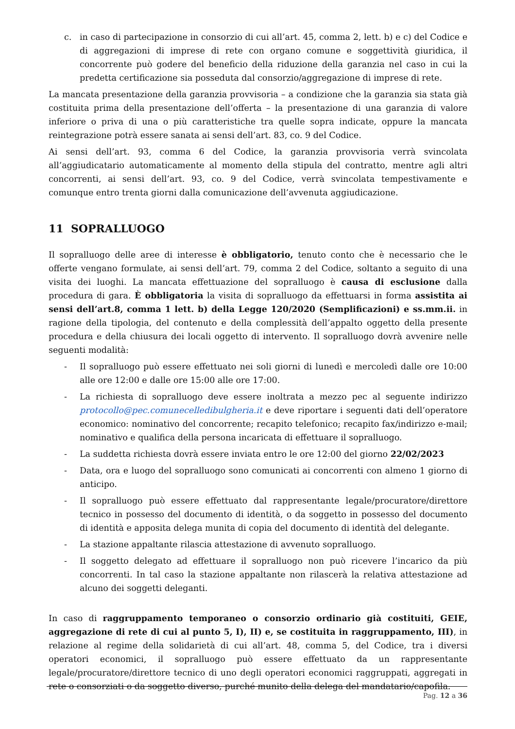c. in caso di partecipazione in consorzio di cui all’art. 45, comma 2, lett. b) e c) del Codice e di aggregazioni di imprese di rete con organo comune e soggettività giuridica, il concorrente può godere del beneficio della riduzione della garanzia nel caso in cui la predetta certificazione sia posseduta dal consorzio/aggregazione di imprese di rete.
La mancata presentazione della garanzia provvisoria – a condizione che la garanzia sia stata già costituita prima della presentazione dell’offerta – la presentazione di una garanzia di valore inferiore o priva di una o più caratteristiche tra quelle sopra indicate, oppure la mancata reintegrazione potrà essere sanata ai sensi dell’art. 83, co. 9 del Codice.
Ai sensi dell’art. 93, comma 6 del Codice, la garanzia provvisoria verrà svincolata all’aggiudicatario automaticamente al momento della stipula del contratto, mentre agli altri concorrenti, ai sensi dell’art. 93, co. 9 del Codice, verrà svincolata tempestivamente e comunque entro trenta giorni dalla comunicazione dell’avvenuta aggiudicazione.
11 SOPRALLUOGO
Il sopralluogo delle aree di interesse è obbligatorio, tenuto conto che è necessario che le offerte vengano formulate, ai sensi dell’art. 79, comma 2 del Codice, soltanto a seguito di una visita dei luoghi. La mancata effettuazione del sopralluogo è causa di esclusione dalla procedura di gara. È obbligatoria la visita di sopralluogo da effettuarsi in forma assistita ai sensi dell’art.8, comma 1 lett. b) della Legge 120/2020 (Semplificazioni) e ss.mm.ii. in ragione della tipologia, del contenuto e della complessità dell’appalto oggetto della presente procedura e della chiusura dei locali oggetto di intervento. Il sopralluogo dovrà avvenire nelle seguenti modalità:
- Il sopralluogo può essere effettuato nei soli giorni di lunedì e mercoledì dalle ore 10:00 alle ore 12:00 e dalle ore 15:00 alle ore 17:00.
- La richiesta di sopralluogo deve essere inoltrata a mezzo pec al seguente indirizzo protocollo@pec.comunecelledibulgheria.it e deve riportare i seguenti dati dell’operatore economico: nominativo del concorrente; recapito telefonico; recapito fax/indirizzo e-mail; nominativo e qualifica della persona incaricata di effettuare il sopralluogo.
- La suddetta richiesta dovrà essere inviata entro le ore 12:00 del giorno 22/02/2023
- Data, ora e luogo del sopralluogo sono comunicati ai concorrenti con almeno 1 giorno di anticipo.
- Il sopralluogo può essere effettuato dal rappresentante legale/procuratore/direttore tecnico in possesso del documento di identità, o da soggetto in possesso del documento di identità e apposita delega munita di copia del documento di identità del delegante.
- La stazione appaltante rilascia attestazione di avvenuto sopralluogo.
- Il soggetto delegato ad effettuare il sopralluogo non può ricevere l’incarico da più concorrenti. In tal caso la stazione appaltante non rilascerà la relativa attestazione ad alcuno dei soggetti deleganti.
In caso di raggruppamento temporaneo o consorzio ordinario già costituiti, GEIE, aggregazione di rete di cui al punto 5, I), II) e, se costituita in raggruppamento, III), in relazione al regime della solidarietà di cui all’art. 48, comma 5, del Codice, tra i diversi operatori economici, il sopralluogo può essere effettuato da un rappresentante legale/procuratore/direttore tecnico di uno degli operatori economici raggruppati, aggregati in rete o consorziati o da soggetto diverso, purché munito della delega del mandatario/capofila.
Pag. 12 a 36